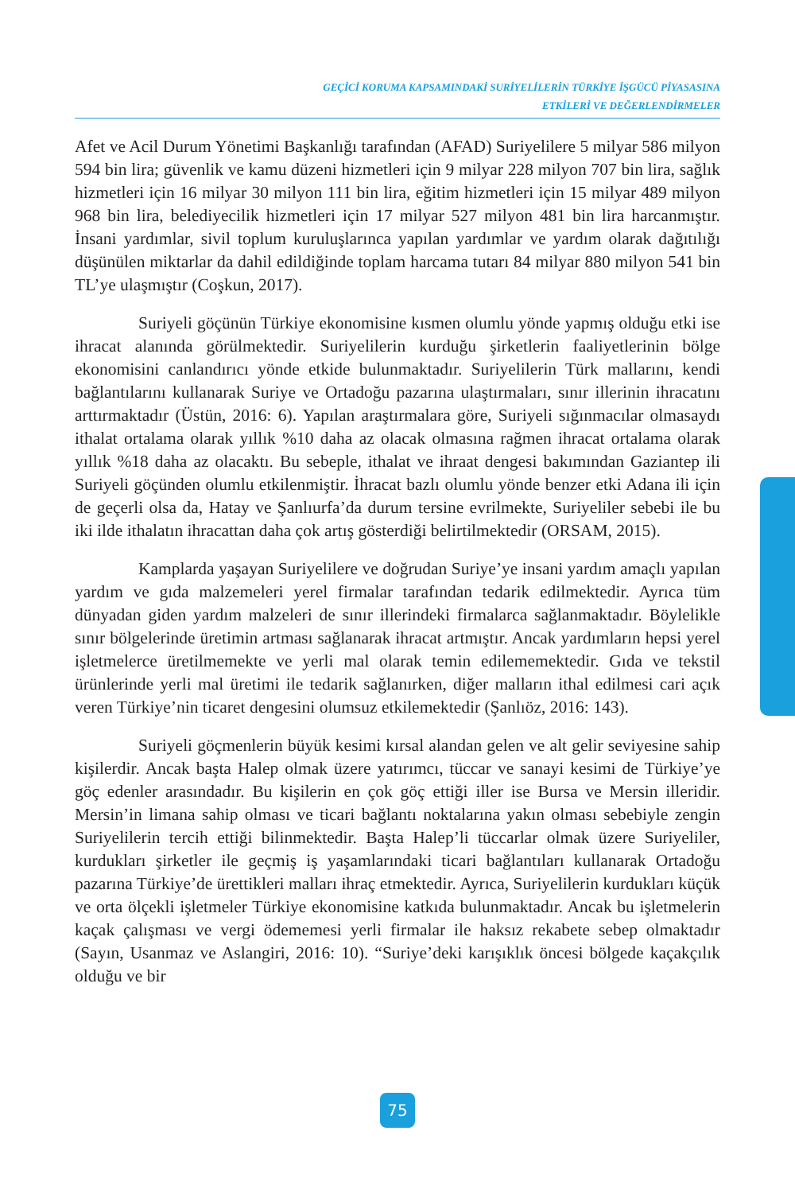GEÇİCİ KORUMA KAPSAMINDAKİ SURİYELİLERİN TÜRKİYE İŞGÜCÜ PİYASASINA
ETKİLERİ VE DEĞERLENDİRMELER
Afet ve Acil Durum Yönetimi Başkanlığı tarafından (AFAD) Suriyelilere 5 milyar 586 milyon 594 bin lira; güvenlik ve kamu düzeni hizmetleri için 9 milyar 228 milyon 707 bin lira, sağlık hizmetleri için 16 milyar 30 milyon 111 bin lira, eğitim hizmetleri için 15 milyar 489 milyon 968 bin lira, belediyecilik hizmetleri için 17 milyar 527 milyon 481 bin lira harcanmıştır. İnsani yardımlar, sivil toplum kuruluşlarınca yapılan yardımlar ve yardım olarak dağıtılığı düşünülen miktarlar da dahil edildiğinde toplam harcama tutarı 84 milyar 880 milyon 541 bin TL’ye ulaşmıştır (Coşkun, 2017).
Suriyeli göçünün Türkiye ekonomisine kısmen olumlu yönde yapmış olduğu etki ise ihracat alanında görülmektedir. Suriyelilerin kurduğu şirketlerin faaliyetlerinin bölge ekonomisini canlandırıcı yönde etkide bulunmaktadır. Suriyelilerin Türk mallarını, kendi bağlantılarını kullanarak Suriye ve Ortadoğu pazarına ulaştırmaları, sınır illerinin ihracatını arttırmaktadır (Üstün, 2016: 6). Yapılan araştırmalara göre, Suriyeli sığınmacılar olmasaydı ithalat ortalama olarak yıllık %10 daha az olacak olmasına rağmen ihracat ortalama olarak yıllık %18 daha az olacaktı. Bu sebeple, ithalat ve ihraat dengesi bakımından Gaziantep ili Suriyeli göçünden olumlu etkilenmiştir. İhracat bazlı olumlu yönde benzer etki Adana ili için de geçerli olsa da, Hatay ve Şanlıurfa’da durum tersine evrilmekte, Suriyeliler sebebi ile bu iki ilde ithalatın ihracattan daha çok artış gösterdiği belirtilmektedir (ORSAM, 2015).
Kamplarda yaşayan Suriyelilere ve doğrudan Suriye’ye insani yardım amaçlı yapılan yardım ve gıda malzemeleri yerel firmalar tarafından tedarik edilmektedir. Ayrıca tüm dünyadan giden yardım malzeleri de sınır illerindeki firmalarca sağlanmaktadır. Böylelikle sınır bölgelerinde üretimin artması sağlanarak ihracat artmıştır. Ancak yardımların hepsi yerel işletmelerce üretilmemekte ve yerli mal olarak temin edilememektedir. Gıda ve tekstil ürünlerinde yerli mal üretimi ile tedarik sağlanırken, diğer malların ithal edilmesi cari açık veren Türkiye’nin ticaret dengesini olumsuz etkilemektedir (Şanlıöz, 2016: 143).
Suriyeli göçmenlerin büyük kesimi kırsal alandan gelen ve alt gelir seviyesine sahip kişilerdir. Ancak başta Halep olmak üzere yatırımcı, tüccar ve sanayi kesimi de Türkiye’ye göç edenler arasındadır. Bu kişilerin en çok göç ettiği iller ise Bursa ve Mersin illeridir. Mersin’in limana sahip olması ve ticari bağlantı noktalarına yakın olması sebebiyle zengin Suriyelilerin tercih ettiği bilinmektedir. Başta Halep’li tüccarlar olmak üzere Suriyeliler, kurdukları şirketler ile geçmiş iş yaşamlarındaki ticari bağlantıları kullanarak Ortadoğu pazarına Türkiye’de ürettikleri malları ihraç etmektedir. Ayrıca, Suriyelilerin kurdukları küçük ve orta ölçekli işletmeler Türkiye ekonomisine katkıda bulunmaktadır. Ancak bu işletmelerin kaçak çalışması ve vergi ödememesi yerli firmalar ile haksız rekabete sebep olmaktadır (Sayın, Usanmaz ve Aslangiri, 2016: 10). “Suriye’deki karışıklık öncesi bölgede kaçakçılık olduğu ve bir
75